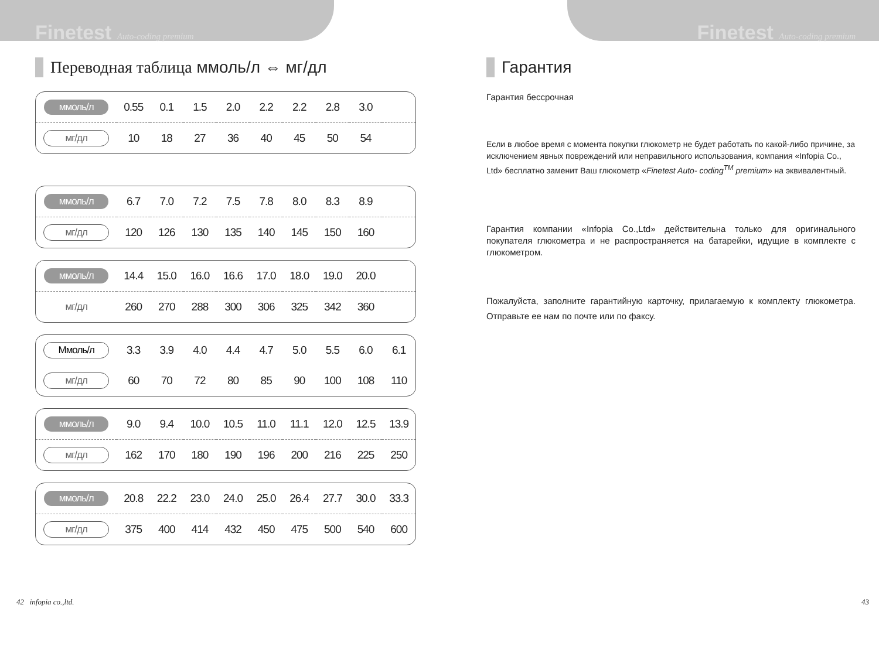Finetest Auto-coding premium
Переводная таблица ммоль/л ⇔ мг/дл
| ммоль/л | 0.55 | 0.1 | 1.5 | 2.0 | 2.2 | 2.2 | 2.8 | 3.0 | |
| мг/дл | 10 | 18 | 27 | 36 | 40 | 45 | 50 | 54 | |
| ммоль/л | 6.7 | 7.0 | 7.2 | 7.5 | 7.8 | 8.0 | 8.3 | 8.9 | |
| мг/дл | 120 | 126 | 130 | 135 | 140 | 145 | 150 | 160 | |
| ммоль/л | 14.4 | 15.0 | 16.0 | 16.6 | 17.0 | 18.0 | 19.0 | 20.0 | |
| мг/дл | 260 | 270 | 288 | 300 | 306 | 325 | 342 | 360 | |
| Ммоль/л | 3.3 | 3.9 | 4.0 | 4.4 | 4.7 | 5.0 | 5.5 | 6.0 | 6.1 |
| мг/дл | 60 | 70 | 72 | 80 | 85 | 90 | 100 | 108 | 110 |
| ммоль/л | 9.0 | 9.4 | 10.0 | 10.5 | 11.0 | 11.1 | 12.0 | 12.5 | 13.9 |
| мг/дл | 162 | 170 | 180 | 190 | 196 | 200 | 216 | 225 | 250 |
| ммоль/л | 20.8 | 22.2 | 23.0 | 24.0 | 25.0 | 26.4 | 27.7 | 30.0 | 33.3 |
| мг/дл | 375 | 400 | 414 | 432 | 450 | 475 | 500 | 540 | 600 |
42 infopia co.,ltd.
Finetest Auto-coding premium
Гарантия
Гарантия бессрочная
Если в любое время с момента покупки глюкометр не будет работать по какой-либо причине, за исключением явных повреждений или неправильного использования, компания «Infopia Co., Ltd» бесплатно заменит Ваш глюкометр «Finetest Auto- coding<sup>TM</sup> premium» на эквивалентный.
Гарантия компании «Infopia Co.,Ltd» действительна только для оригинального покупателя глюкометра и не распространяется на батарейки, идущие в комплекте с глюкометром.
Пожалуйста, заполните гарантийную карточку, прилагаемую к комплекту глюкометра. Отправьте ее нам по почте или по факсу.
43